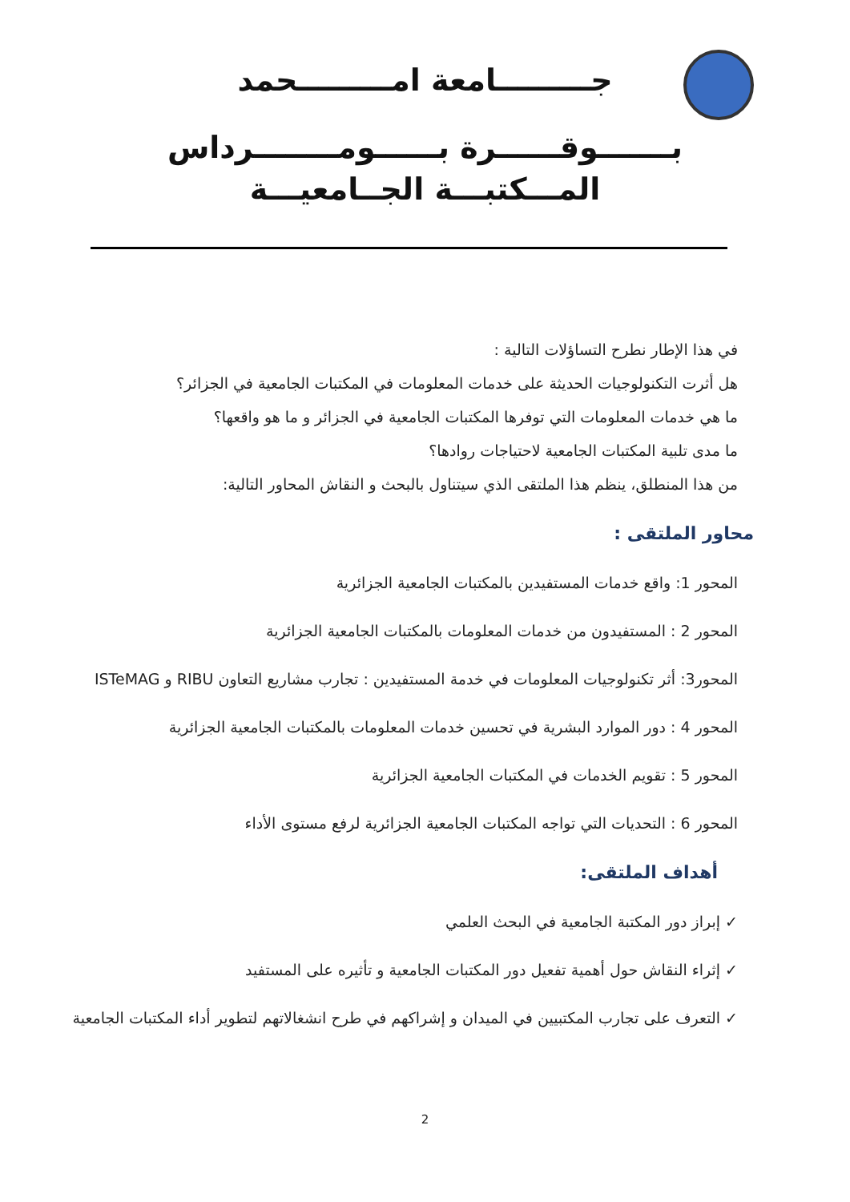جـــــــــامعة امـــــــــحمد
بـــــــوقــــــرة بــــــومــــــــرداس
المـــكتبـــة الجــامعيـــة
في هذا الإطار نطرح التساؤلات التالية :
هل أثرت التكنولوجيات الحديثة على خدمات المعلومات في المكتبات الجامعية في الجزائر؟
ما هي خدمات المعلومات التي توفرها المكتبات الجامعية في الجزائر و ما هو واقعها؟
ما مدى تلبية المكتبات الجامعية لاحتياجات روادها؟
من هذا المنطلق، ينظم هذا الملتقى الذي سيتناول بالبحث و النقاش المحاور التالية:
محاور الملتقى :
المحور 1: واقع خدمات المستفيدين بالمكتبات الجامعية الجزائرية
المحور 2 : المستفيدون من خدمات المعلومات بالمكتبات الجامعية الجزائرية
المحور3: أثر تكنولوجيات المعلومات في خدمة المستفيدين : تجارب مشاريع التعاون RIBU و ISTeMAG
المحور 4 : دور الموارد البشرية في تحسين خدمات المعلومات بالمكتبات الجامعية الجزائرية
المحور 5 : تقويم الخدمات في المكتبات الجامعية الجزائرية
المحور 6 : التحديات التي تواجه المكتبات الجامعية الجزائرية لرفع مستوى الأداء
أهداف الملتقى:
✓ إبراز دور المكتبة الجامعية في البحث العلمي
✓ إثراء النقاش حول أهمية تفعيل دور المكتبات الجامعية و تأثيره على المستفيد
✓ التعرف على تجارب المكتبيين في الميدان و إشراكهم في طرح انشغالاتهم لتطوير أداء المكتبات الجامعية
2